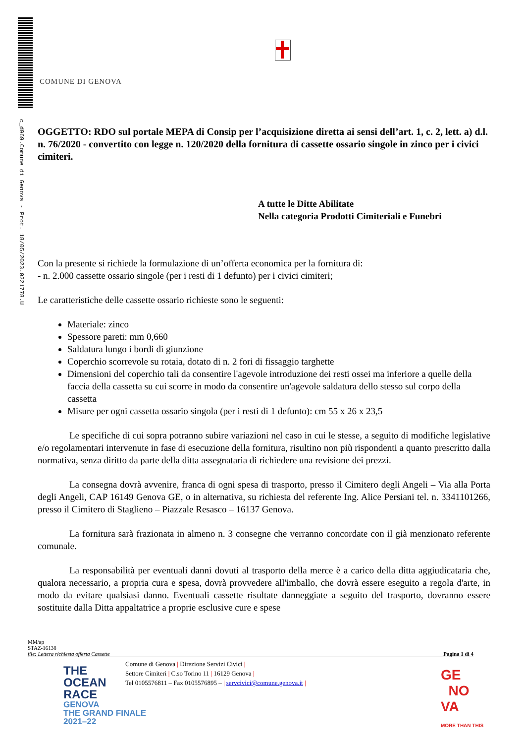c_d969.Comune di Genova - Prot. 18/05/2023.0221778.U
COMUNE DI GENOVA
OGGETTO: RDO sul portale MEPA di Consip per l’acquisizione diretta ai sensi dell’art. 1, c. 2, lett. a) d.l. n. 76/2020 - convertito con legge n. 120/2020 della fornitura di cassette ossario singole in zinco per i civici cimiteri.
A tutte le Ditte Abilitate
Nella categoria Prodotti Cimiteriali e Funebri
Con la presente si richiede la formulazione di un’offerta economica per la fornitura di:
- n. 2.000 cassette ossario singole (per i resti di 1 defunto) per i civici cimiteri;
Le caratteristiche delle cassette ossario richieste sono le seguenti:
Materiale: zinco
Spessore pareti: mm 0,660
Saldatura lungo i bordi di giunzione
Coperchio scorrevole su rotaia, dotato di n. 2 fori di fissaggio targhette
Dimensioni del coperchio tali da consentire l'agevole introduzione dei resti ossei ma inferiore a quelle della faccia della cassetta su cui scorre in modo da consentire un'agevole saldatura dello stesso sul corpo della cassetta
Misure per ogni cassetta ossario singola (per i resti di 1 defunto): cm 55 x 26 x 23,5
Le specifiche di cui sopra potranno subire variazioni nel caso in cui le stesse, a seguito di modifiche legislative e/o regolamentari intervenute in fase di esecuzione della fornitura, risultino non più rispondenti a quanto prescritto dalla normativa, senza diritto da parte della ditta assegnataria di richiedere una revisione dei prezzi.
La consegna dovrà avvenire, franca di ogni spesa di trasporto, presso il Cimitero degli Angeli – Via alla Porta degli Angeli, CAP 16149 Genova GE, o in alternativa, su richiesta del referente Ing. Alice Persiani tel. n. 3341101266, presso il Cimitero di Staglieno – Piazzale Resasco – 16137 Genova.
La fornitura sarà frazionata in almeno n. 3 consegne che verranno concordate con il già menzionato referente comunale.
La responsabilità per eventuali danni dovuti al trasporto della merce è a carico della ditta aggiudicataria che, qualora necessario, a propria cura e spesa, dovrà provvedere all'imballo, che dovrà essere eseguito a regola d'arte, in modo da evitare qualsiasi danno. Eventuali cassette risultate danneggiate a seguito del trasporto, dovranno essere sostituite dalla Ditta appaltatrice a proprie esclusive cure e spese
MM/ap
STAZ-16138
file: Lettera richiesta offerta Cassette Pagina 1 di 4
Comune di Genova | Direzione Servizi Civici |
Settore Cimiteri | C.so Torino 11 | 16129 Genova |
Tel 0105576811 – Fax 0105576895 – | servcivici@comune.genova.it |
THE
OCEAN
RACE
GENOVA
THE GRAND FINALE
2021–22
GE
NO
VA
MORE THAN THIS